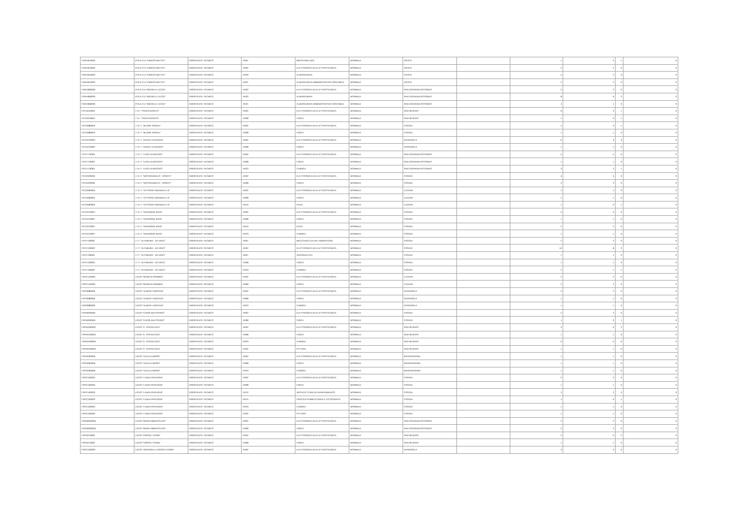| FGRH010002 | IP.S.E.O.A."ENRICO MATTEI" | ASSISTENTE TECNICO | AR01 | MECCANICA (02) | NORMALE | VIESTE | | 1 | 0 | 1 | 0 |
| FGRH010002 | IP.S.E.O.A."ENRICO MATTEI" | ASSISTENTE TECNICO | AR02 | ELETTRONICA ED ELETTROTECNICA | NORMALE | VIESTE | | 2 | 2 | 0 | 0 |
| FGRH010002 | IP.S.E.O.A."ENRICO MATTEI" | ASSISTENTE TECNICO | AR20 | ALBERGHIERA | NORMALE | VIESTE | | 5 | 2 | 3 | 0 |
| FGRH010002 | IP.S.E.O.A."ENRICO MATTEI" | ASSISTENTE TECNICO | AR21 | ALBERGHIERA AMMINISTRATIVA CONTABILE | NORMALE | VIESTE | | 2 | 2 | 0 | 0 |
| FGRH060003 | IP.S.E.O.A."MICHELE LECCE" | ASSISTENTE TECNICO | AR02 | ELETTRONICA ED ELETTROTECNICA | NORMALE | SAN GIOVANNI ROTONDO | | 2 | 2 | 0 | 0 |
| FGRH060003 | IP.S.E.O.A."MICHELE LECCE" | ASSISTENTE TECNICO | AR20 | ALBERGHIERA | NORMALE | SAN GIOVANNI ROTONDO | | 8 | 6 | 2 | 0 |
| FGRH060003 | IP.S.E.O.A."MICHELE LECCE" | ASSISTENTE TECNICO | AR21 | ALBERGHIERA AMMINISTRATIVA CONTABILE | NORMALE | SAN GIOVANNI ROTONDO | | 1 | 1 | 0 | 0 |
| FGTD010004 | I.T.E. "FRACCACRETA" | ASSISTENTE TECNICO | AR02 | ELETTRONICA ED ELETTROTECNICA | NORMALE | SAN SEVERO | | 6 | 5 | 1 | 0 |
| FGTD010004 | I.T.E. "FRACCACRETA" | ASSISTENTE TECNICO | AR08 | FISICA | NORMALE | SAN SEVERO | | 1 | 0 | 1 | 0 |
| FGTD08000A | I.T.E.T. "BLAISE PASCAL" | ASSISTENTE TECNICO | AR02 | ELETTRONICA ED ELETTROTECNICA | NORMALE | FOGGIA | | 4 | 3 | 1 | 0 |
| FGTD08000A | I.T.E.T. "BLAISE PASCAL" | ASSISTENTE TECNICO | AR08 | FISICA | NORMALE | FOGGIA | | 1 | 1 | 0 | 0 |
| FGTD21000P | I.T.E.T. "DANTE ALIGHIERI" | ASSISTENTE TECNICO | AR02 | ELETTRONICA ED ELETTROTECNICA | NORMALE | CERIGNOLA | | 6 | 3 | 3 | 0 |
| FGTD21000P | I.T.E.T. "DANTE ALIGHIERI" | ASSISTENTE TECNICO | AR08 | FISICA | NORMALE | CERIGNOLA | | 1 | 1 | 0 | 0 |
| FGTF17000V | I.T.E.T. "LUIGI DI MAGGIO" | ASSISTENTE TECNICO | AR02 | ELETTRONICA ED ELETTROTECNICA | NORMALE | SAN GIOVANNI ROTONDO | | 5 | 5 | 0 | 0 |
| FGTF17000V | I.T.E.T. "LUIGI DI MAGGIO" | ASSISTENTE TECNICO | AR08 | FISICA | NORMALE | SAN GIOVANNI ROTONDO | | 1 | 1 | 0 | 0 |
| FGTF17000V | I.T.E.T. "LUIGI DI MAGGIO" | ASSISTENTE TECNICO | AR23 | CHIMICA | NORMALE | SAN GIOVANNI ROTONDO | | 3 | 2 | 1 | 0 |
| FGTE020006 | I.T.E.T. "NOTARANGELO - ROSATI" | ASSISTENTE TECNICO | AR02 | ELETTRONICA ED ELETTROTECNICA | NORMALE | FOGGIA | | 5 | 5 | 0 | 0 |
| FGTE020006 | I.T.E.T. "NOTARANGELO - ROSATI" | ASSISTENTE TECNICO | AR08 | FISICA | NORMALE | FOGGIA | | 2 | 2 | 0 | 0 |
| FGTD060005 | I.T.E.T. "VITTORIO EMANUELE III" | ASSISTENTE TECNICO | AR02 | ELETTRONICA ED ELETTROTECNICA | NORMALE | LUCERA | | 4 | 4 | 0 | 0 |
| FGTD060005 | I.T.E.T. "VITTORIO EMANUELE III" | ASSISTENTE TECNICO | AR08 | FISICA | NORMALE | LUCERA | | 1 | 1 | 0 | 0 |
| FGTD060005 | I.T.E.T. "VITTORIO EMANUELE III" | ASSISTENTE TECNICO | AR10 | EDILE | NORMALE | LUCERA | | 1 | 0 | 1 | 0 |
| FGTD21000T | I.T.E.T. "GIANNONE MASI" | ASSISTENTE TECNICO | AR02 | ELETTRONICA ED ELETTROTECNICA | NORMALE | FOGGIA | | 5 | 5 | 0 | 0 |
| FGTD21000T | I.T.E.T. "GIANNONE MASI" | ASSISTENTE TECNICO | AR08 | FISICA | NORMALE | FOGGIA | | 1 | 1 | 0 | 0 |
| FGTD21000T | I.T.E.T. "GIANNONE MASI" | ASSISTENTE TECNICO | AR10 | EDILE | NORMALE | FOGGIA | | 2 | 2 | 0 | 0 |
| FGTD21000T | I.T.E.T. "GIANNONE MASI" | ASSISTENTE TECNICO | AR23 | CHIMICA | NORMALE | FOGGIA | | 1 | 1 | 0 | 0 |
| FGTF13000C | I.T.T. "ALTAMURA - DA VINCI" | ASSISTENTE TECNICO | AR01 | MECCANICA (ALTRI LABORATORI) | NORMALE | FOGGIA | | 2 | 2 | 0 | 0 |
| FGTF13000C | I.T.T. "ALTAMURA - DA VINCI" | ASSISTENTE TECNICO | AR02 | ELETTRONICA ED ELETTROTECNICA | NORMALE | FOGGIA | | 10 | 8 | 2 | 0 |
| FGTF13000C | I.T.T. "ALTAMURA - DA VINCI" | ASSISTENTE TECNICO | AR07 | AERONAUTICA | NORMALE | FOGGIA | | 1 | 1 | 0 | 0 |
| FGTF13000C | I.T.T. "ALTAMURA - DA VINCI" | ASSISTENTE TECNICO | AR08 | FISICA | NORMALE | FOGGIA | | 1 | 1 | 0 | 0 |
| FGTF13000C | I.T.T. "ALTAMURA - DA VINCI" | ASSISTENTE TECNICO | AR23 | CHIMICA | NORMALE | FOGGIA | | 2 | 1 | 1 | 0 |
| FGPC15000C | LICEO "BONGHI-ROSMINI" | ASSISTENTE TECNICO | AR02 | ELETTRONICA ED ELETTROTECNICA | NORMALE | LUCERA | | 2 | 2 | 0 | 0 |
| FGPC15000C | LICEO "BONGHI-ROSMINI" | ASSISTENTE TECNICO | AR08 | FISICA | NORMALE | LUCERA | | 2 | 2 | 0 | 0 |
| FGPS080006 | LICEO "ALBERT EINSTEIN" | ASSISTENTE TECNICO | AR02 | ELETTRONICA ED ELETTROTECNICA | NORMALE | CERIGNOLA | | 2 | 2 | 0 | 0 |
| FGPS080006 | LICEO "ALBERT EINSTEIN" | ASSISTENTE TECNICO | AR08 | FISICA | NORMALE | CERIGNOLA | | 1 | 1 | 0 | 0 |
| FGPS080006 | LICEO "ALBERT EINSTEIN" | ASSISTENTE TECNICO | AR23 | CHIMICA | NORMALE | CERIGNOLA | | 1 | 1 | 0 | 0 |
| FGPM03000E | LICEO "CAROLINA POERIO" | ASSISTENTE TECNICO | AR02 | ELETTRONICA ED ELETTROTECNICA | NORMALE | FOGGIA | | 2 | 2 | 0 | 0 |
| FGPM03000E | LICEO "CAROLINA POERIO" | ASSISTENTE TECNICO | AR08 | FISICA | NORMALE | FOGGIA | | 1 | 0 | 1 | 0 |
| FGPM10000G | LICEO "E. PESTALOZZI" | ASSISTENTE TECNICO | AR02 | ELETTRONICA ED ELETTROTECNICA | NORMALE | SAN SEVERO | | 2 | 0 | 2 | 0 |
| FGPM10000G | LICEO "E. PESTALOZZI" | ASSISTENTE TECNICO | AR08 | FISICA | NORMALE | SAN SEVERO | | 1 | 1 | 0 | 0 |
| FGPM10000G | LICEO "E. PESTALOZZI" | ASSISTENTE TECNICO | AR23 | CHIMICA | NORMALE | SAN SEVERO | | 0 | 0 | 0 | 0 |
| FGPM10000G | LICEO "E. PESTALOZZI" | ASSISTENTE TECNICO | AR32 | PITTURA | NORMALE | SAN SEVERO | | 1 | 1 | 0 | 0 |
| FGPS20000B | LICEO "GALILEI-MORO" | ASSISTENTE TECNICO | AR02 | ELETTRONICA ED ELETTROTECNICA | NORMALE | MANFREDONIA | | 1 | 1 | 0 | 0 |
| FGPS20000B | LICEO "GALILEI-MORO" | ASSISTENTE TECNICO | AR08 | FISICA | NORMALE | MANFREDONIA | | 1 | 1 | 0 | 0 |
| FGPS20000B | LICEO "GALILEI-MORO" | ASSISTENTE TECNICO | AR23 | CHIMICA | NORMALE | MANFREDONIA | | 1 | 1 | 0 | 0 |
| FGPC160003 | LICEO "LANZA-PERUGINI" | ASSISTENTE TECNICO | AR02 | ELETTRONICA ED ELETTROTECNICA | NORMALE | FOGGIA | | 2 | 2 | 0 | 0 |
| FGPC160003 | LICEO "LANZA-PERUGINI" | ASSISTENTE TECNICO | AR08 | FISICA | NORMALE | FOGGIA | | 1 | 1 | 0 | 0 |
| FGPC160003 | LICEO "LANZA-PERUGINI" | ASSISTENTE TECNICO | AR12 | ARCHITETTURA ED ARREDAMENTO | NORMALE | FOGGIA | | 2 | 2 | 0 | 0 |
| FGPC160003 | LICEO "LANZA-PERUGINI" | ASSISTENTE TECNICO | AR15 | GRAFICA PUBBLICITARIA E FOTOGRAFIA | NORMALE | FOGGIA | | 1 | 0 | 1 | 0 |
| FGPC160003 | LICEO "LANZA-PERUGINI" | ASSISTENTE TECNICO | AR23 | CHIMICA | NORMALE | FOGGIA | | 1 | 1 | 0 | 0 |
| FGPC160003 | LICEO "LANZA-PERUGINI" | ASSISTENTE TECNICO | AR32 | PITTURA | NORMALE | FOGGIA | | 1 | 1 | 0 | 0 |
| FGPM05000Q | LICEO "MARIA IMMACOLATA" | ASSISTENTE TECNICO | AR02 | ELETTRONICA ED ELETTROTECNICA | NORMALE | SAN GIOVANNI ROTONDO | | 2 | 2 | 0 | 0 |
| FGPM05000Q | LICEO "MARIA IMMACOLATA" | ASSISTENTE TECNICO | AR08 | FISICA | NORMALE | SAN GIOVANNI ROTONDO | | 2 | 2 | 0 | 0 |
| FGPS210002 | LICEO "RISPOLI-TONDI" | ASSISTENTE TECNICO | AR02 | ELETTRONICA ED ELETTROTECNICA | NORMALE | SAN SEVERO | | 2 | 0 | 2 | 0 |
| FGPS210002 | LICEO "RISPOLI-TONDI" | ASSISTENTE TECNICO | AR08 | FISICA | NORMALE | SAN SEVERO | | 1 | 1 | 0 | 0 |
| FGPC160009 | LICEO "ZINGARELLI-SACRO CUORE" | ASSISTENTE TECNICO | AR02 | ELETTRONICA ED ELETTROTECNICA | NORMALE | CERIGNOLA | | 3 | 3 | 0 | 0 |